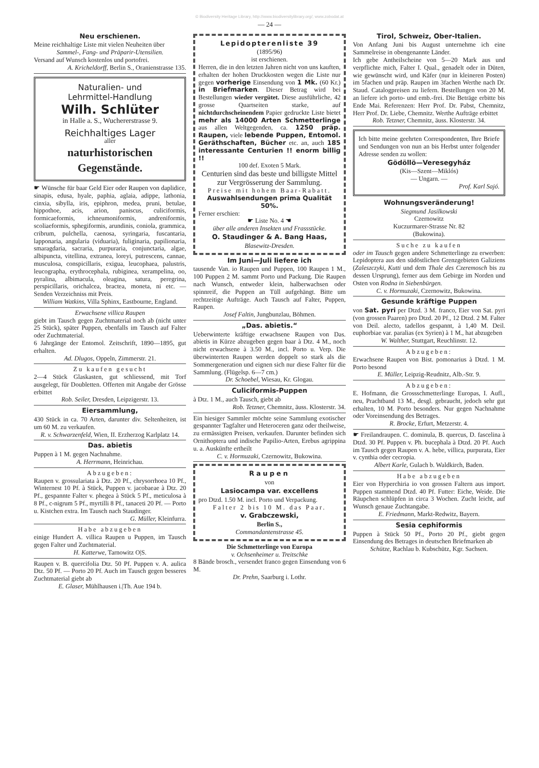© Biodiversity Heritage Library, http://www.biodiversitylibrary.org/; www.zobodat.at
— 24 —
Neu erschienen.
Meine reichhaltige Liste mit vielen Neuheiten über
Sammel-, Fang- und Präparir-Utensilien.
Versand auf Wunsch kostenlos und portofrei.
A. Kricheldorff, Berlin S., Oranienstrasse 135.
Naturalien- und
Lehrmittel-Handlung
Wilh. Schlüter
in Halle a. S., Wuchererstrasse 9.
Reichhaltiges Lager
aller
naturhistorischen Gegenstände.
☛ Wünsche für baar Geld Eier oder Raupen von daplidice, sinapis, edusa, hyale, paphia, aglaia, adippe, lathonia, cinxia, sibylla, iris, epiphron, medea, pruni, betulae, hippothoe, acis, arion, paniscus, culiciformis, formicaeformis, ichneumoniformis, andreniformis, scoliaeformis, sphegiformis, arundinis, coniola, grammica, cribrum, pulchella, caenosa, syringaria, fuscantaria, lapponaria, angularia (viduaria), fuliginaria, papilionaria, smaragdaria, sacraria, purpuraria, conjunctaria, algae, albipuncta, vitellina, extranea, loreyi, putrescens, cannae, musculosa, conspicillaris, exigua, leucophaea, palustris, leucographa, erythrocephala, rubiginea, xerampelina, oo, pyralina, albimacula, oleagina, satura, peregrina, perspicillaris, orichalcea, bractea, moneta, ni etc. — Senden Verzeichniss mit Preis.
William Watkins, Villa Sphinx, Eastbourne, England.
Erwachsene villica Raupen
giebt im Tausch gegen Zuchtmaterial noch ab (nicht unter 25 Stück), später Puppen, ebenfalls im Tausch auf Falter oder Zuchtmaterial.
6 Jahrgänge der Entomol. Zeitschrift, 1890—1895, gut erhalten.
Ad. Dlugos, Oppeln, Zimmerstr. 21.
Zu kaufen gesucht
2—4 Stück Glaskasten, gut schliessend, mit Torf ausgelegt, für Doubletten. Offerten mit Angabe der Grösse erbittet
Rob. Seiler, Dresden, Leipzigerstr. 13.
Eiersammlung,
430 Stück in ca. 70 Arten, darunter div. Seltenheiten, ist um 60 M. zu verkaufen.
R. v. Schwarzenfeld, Wien, II. Erzherzog Karlplatz 14.
Das. abietis
Puppen à 1 M. gegen Nachnahme.
A. Herrmann, Heinrichau.
Abzugeben:
Raupen v. grossulariata à Dtz. 20 Pf., chrysorrhoea 10 Pf., Winternest 10 Pf. à Stück, Puppen v. jacobaeae à Dtz. 20 Pf., gespannte Falter v. phegea à Stück 5 Pf., meticulosa à 8 Pf., c-nigrum 5 Pf., myrtilli 8 Pf., tanaceti 20 Pf. — Porto u. Kistchen extra. Im Tausch nach Staudinger.
G. Müller, Kleinfurra.
Habe abzugeben
einige Hundert A. villica Raupen u Puppen, im Tausch gegen Falter und Zuchtmaterial.
H. Katterwe, Tarnowitz O|S.
Raupen v. B. quercifolia Dtz. 50 Pf. Puppen v. A. aulica Dtz. 50 Pf. — Porto 20 Pf. Auch im Tausch gegen besseres Zuchtmaterial giebt ab
E. Glaser, Mühlhausen i.|Th. Aue 194 b.
Lepidopterenliste 39
(1895/96)
ist erschienen.
Herren, die in den letzten Jahren nicht von uns kauften, erhalten der hohen Druckkosten wegen die Liste nur gegen vorherige Einsendung von 1 Mk. (60 Kr.) in Briefmarken. Dieser Betrag wird bei Bestellungen wieder vergütet. Diese ausführliche, 42 grosse Quartseiten starke, auf nichtdurchscheinendem Papier gedruckte Liste bietet mehr als 14000 Arten Schmetterlinge aus allen Weltgegenden, ca. 1250 präp. Raupen, viele lebende Puppen, Entomol. Geräthschaften, Bücher etc. an, auch 185 interessante Centurien !! enorm billig !!
100 def. Exoten 5 Mark.
Centurien sind das beste und billigste Mittel zur Vergrösserung der Sammlung.
Preise mit hohem Baar-Rabatt.
Auswahlsendungen prima Qualität 50%.
Ferner erschien:
☛ Liste No. 4 ☚
über alle anderen Insekten und Frassstücke.
O. Staudinger & A. Bang Haas,
Blasewitz-Dresden.
Im Juni—Juli liefere ich
tausende Van. io Raupen und Puppen, 100 Raupen 1 M., 100 Puppen 2 M. sammt Porto und Packung. Die Raupen nach Wunsch, entweder klein, halberwachsen oder spinnreif, die Puppen an Tüll aufgehängt. Bitte um rechtzeitige Aufträge. Auch Tausch auf Falter, Puppen, Raupen.
Josef Faltin, Jungbunzlau, Böhmen.
„Das. abietis.“
Ueberwinterte kräftige erwachsene Raupen von Das. abietis in Kürze abzugeben gegen baar à Dtz. 4 M., noch nicht erwachsene à 3.50 M., incl. Porto u. Verp. Die überwinterten Raupen werden doppelt so stark als die Sommergeneration und eignen sich nur diese Falter für die Sammlung. (Flügelsp. 6—7 cm.)
Dr. Schoebel, Wiesau, Kr. Glogau.
Culiciformis-Puppen
à Dtz. 1 M., auch Tausch, giebt ab
Rob. Tetzner, Chemnitz, äuss. Klosterstr. 34.
Ein hiesiger Sammler möchte seine Sammlung exotischer gespannter Tagfalter und Heteroceren ganz oder theilweise, zu ermässigten Preisen, verkaufen. Darunter befinden sich Ornithoptera und indische Papilio-Arten, Erebus agrippina u. a. Auskünfte ertheilt
C. v. Hormuzaki, Czernowitz, Bukowina.
Raupen
von
Lasiocampa var. excellens
pro Dtzd. 1.50 M. incl. Porto und Verpackung.
Falter 2 bis 10 M. das Paar.
v. Grabczewski,
Berlin S.,
Commandantenstrasse 45.
Die Schmetterlinge von Europa
v. Ochsenheimer u. Treitschke
8 Bände brosch., versendet franco gegen Einsendung von 6 M.
Dr. Prehn, Saarburg i. Lothr.
Tirol, Schweiz, Ober-Italien.
Von Anfang Juni bis August unternehme ich eine Sammelreise in obengenannte Länder.
Ich gebe Antheilscheine von 5—20 Mark aus und verpflichte mich, Falter I. Qual., genadelt oder in Düten, wie gewünscht wird, und Käfer (nur in kleineren Posten) im 5fachen und präp. Raupen im 3fachen Werthe nach Dr. Staud. Catalogpreisen zu liefern. Bestellungen von 20 M. an liefere ich porto- und emb.-frei. Die Beträge erbitte bis Ende Mai. Referenzen: Herr Prof. Dr. Pabst, Chemnitz, Herr Prof. Dr. Liebe, Chemnitz. Werthe Aufträge erbittet
Rob. Tetzner, Chemnitz, äuss. Klosterstr. 34.
Ich bitte meine geehrten Correspondenten, Ihre Briefe und Sendungen von nun an bis Herbst unter folgender Adresse senden zu wollen:
Gödöllö—Veresegyház
(Kis—Szent—Miklós)
— Ungarn. —
Prof. Karl Sajó.
Wohnungsveränderung!
Siegmund Jasilkowski
Czernowitz
Kuczurmarer-Strasse Nr. 82
(Bukowina).
Suche zu kaufen
oder im Tausch gegen andere Schmetterlinge zu erwerben: Lepidoptera aus den südöstlichen Grenzgebieten Galiziens (Zaleszczyki, Kutti und dem Thale des Czeremosch bis zu dessen Ursprung), ferner aus dem Gebirge im Norden und Osten von Rodna in Siebenbürgen.
C. v. Hormuzaki, Czernowitz, Bukowina.
Gesunde kräftige Puppen
von Sat. pyri per Dtzd. 3 M. franco, Eier von Sat. pyri (von grossen Paaren) pro Dtzd. 20 Pf., 12 Dtzd. 2 M. Falter von Deil. alecto, tadellos gespannt, à 1,40 M. Deil. euphorbiae var. paralias (ex Syrien) à 1 M., hat abzugeben
W. Walther, Stuttgart, Reuchlinstr. 12.
Abzugeben:
Erwachsene Raupen von Bist. pomonarius à Dtzd. 1 M. Porto besond
E. Müller, Leipzig-Reudnitz, Alb.-Str. 9.
Abzugeben:
E. Hofmann, die Grossschmetterlinge Europas, I. Aufl., neu, Prachtband 13 M., desgl. gebraucht, jedoch sehr gut erhalten, 10 M. Porto besonders. Nur gegen Nachnahme oder Voreinsendung des Betrages.
R. Brocke, Erfurt, Metzerstr. 4.
☛ Freilandraupen. C. dominula, B. quercus, D. fascelina à Dtzd. 30 Pf. Puppen v. Ph. bucephala à Dtzd. 20 Pf. Auch im Tausch gegen Raupen v. A. hebe, villica, purpurata, Eier v. cynthia oder cecropia.
Albert Karle, Gulach b. Waldkirch, Baden.
Habe abzugeben
Eier von Hyperchiria io von grossen Faltern aus import. Puppen stammend Dtzd. 40 Pf. Futter: Eiche, Weide. Die Räupchen schlüpfen in circa 3 Wochen. Zucht leicht, auf Wunsch genaue Zuchtangabe.
E. Friedmann, Markt-Redwitz, Bayern.
Sesia cephiformis
Puppen à Stück 50 Pf., Porto 20 Pf., giebt gegen Einsendung des Betrages in deutschen Briefmarken ab
Schütze, Rachlau b. Kubschütz, Kgr. Sachsen.